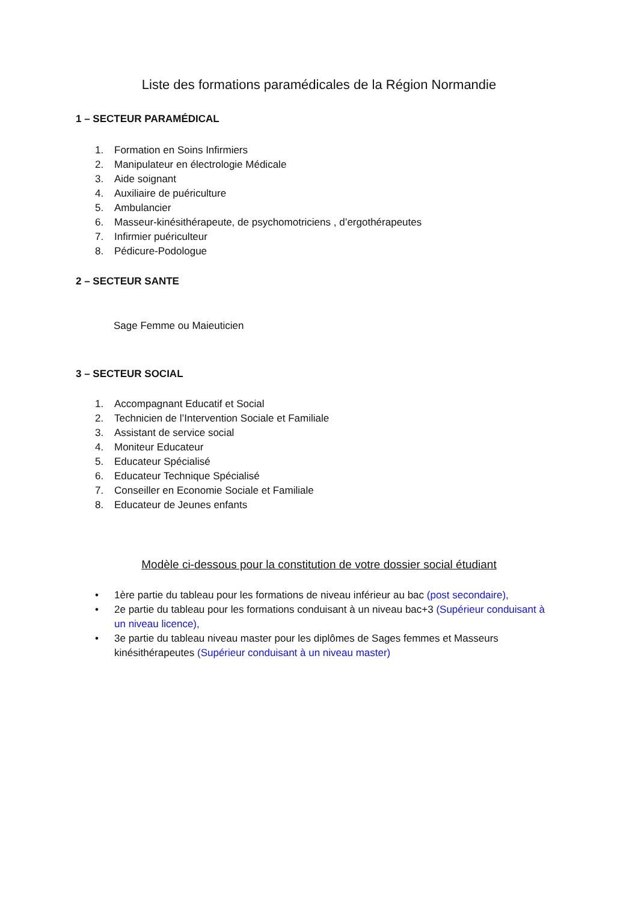Liste des formations paramédicales de la Région Normandie
1 – SECTEUR PARAMÉDICAL
1. Formation en Soins Infirmiers
2. Manipulateur en électrologie Médicale
3. Aide soignant
4. Auxiliaire de puériculture
5. Ambulancier
6. Masseur-kinésithérapeute, de psychomotriciens , d’ergothérapeutes
7. Infirmier puériculteur
8. Pédicure-Podologue
2 – SECTEUR SANTE
Sage Femme ou Maieuticien
3 – SECTEUR SOCIAL
1. Accompagnant Educatif et Social
2. Technicien de l’Intervention Sociale et Familiale
3. Assistant de service social
4. Moniteur Educateur
5. Educateur Spécialisé
6. Educateur Technique Spécialisé
7. Conseiller en Economie Sociale et Familiale
8. Educateur de Jeunes enfants
Modèle ci-dessous pour la constitution de votre dossier social étudiant
• 1ère partie du tableau pour les formations de niveau inférieur au bac (post secondaire),
• 2e partie du tableau pour les formations conduisant à un niveau bac+3 (Supérieur conduisant à un niveau licence),
• 3e partie du tableau niveau master pour les diplômes de Sages femmes et Masseurs kinésithérapeutes (Supérieur conduisant à un niveau master)